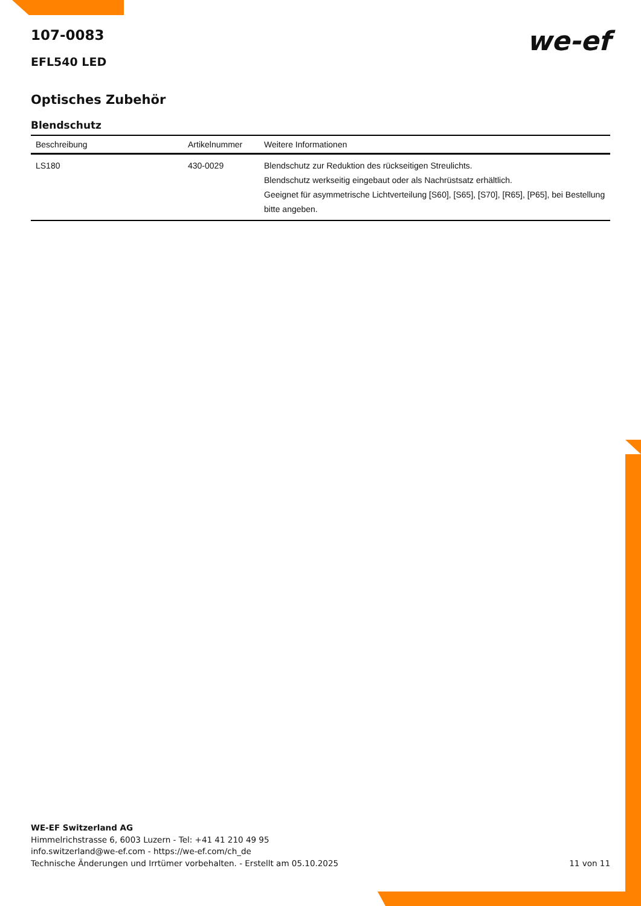we-ef
107-0083
EFL540 LED
Optisches Zubehör
Blendschutz
| Beschreibung | Artikelnummer | Weitere Informationen |
| --- | --- | --- |
| LS180 | 430-0029 | Blendschutz zur Reduktion des rückseitigen Streulichts. Blendschutz werkseitig eingebaut oder als Nachrüstsatz erhältlich. Geeignet für asymmetrische Lichtverteilung [S60], [S65], [S70], [R65], [P65], bei Bestellung bitte angeben. |
WE-EF Switzerland AG
Himmelrichstrasse 6, 6003 Luzern - Tel: +41 41 210 49 95
info.switzerland@we-ef.com - https://we-ef.com/ch_de
Technische Änderungen und Irrtümer vorbehalten. - Erstellt am 05.10.2025 11 von 11